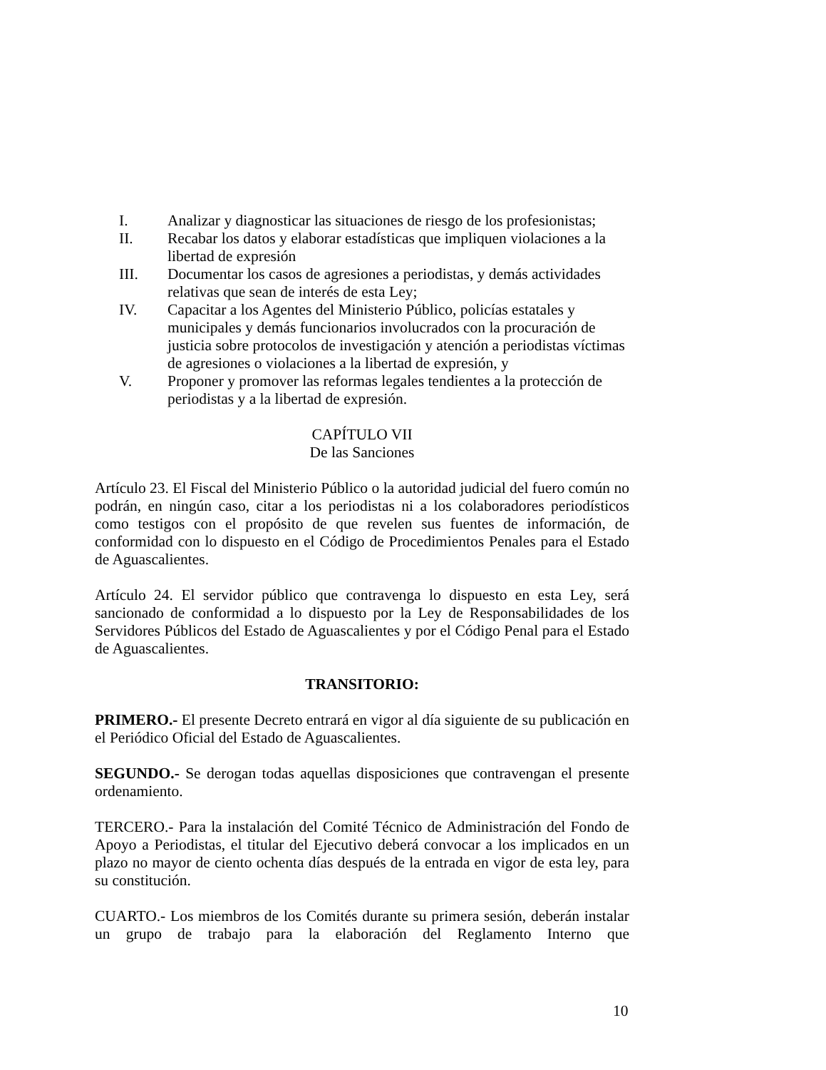I. Analizar y diagnosticar las situaciones de riesgo de los profesionistas;
II. Recabar los datos y elaborar estadísticas que impliquen violaciones a la libertad de expresión
III. Documentar los casos de agresiones a periodistas, y demás actividades relativas que sean de interés de esta Ley;
IV. Capacitar a los Agentes del Ministerio Público, policías estatales y municipales y demás funcionarios involucrados con la procuración de justicia sobre protocolos de investigación y atención a periodistas víctimas de agresiones o violaciones a la libertad de expresión, y
V. Proponer y promover las reformas legales tendientes a la protección de periodistas y a la libertad de expresión.
CAPÍTULO VII
De las Sanciones
Artículo 23. El Fiscal del Ministerio Público o la autoridad judicial del fuero común no podrán, en ningún caso, citar a los periodistas ni a los colaboradores periodísticos como testigos con el propósito de que revelen sus fuentes de información, de conformidad con lo dispuesto en el Código de Procedimientos Penales para el Estado de Aguascalientes.
Artículo 24. El servidor público que contravenga lo dispuesto en esta Ley, será sancionado de conformidad a lo dispuesto por la Ley de Responsabilidades de los Servidores Públicos del Estado de Aguascalientes y por el Código Penal para el Estado de Aguascalientes.
TRANSITORIO:
PRIMERO.- El presente Decreto entrará en vigor al día siguiente de su publicación en el Periódico Oficial del Estado de Aguascalientes.
SEGUNDO.- Se derogan todas aquellas disposiciones que contravengan el presente ordenamiento.
TERCERO.- Para la instalación del Comité Técnico de Administración del Fondo de Apoyo a Periodistas, el titular del Ejecutivo deberá convocar a los implicados en un plazo no mayor de ciento ochenta días después de la entrada en vigor de esta ley, para su constitución.
CUARTO.- Los miembros de los Comités durante su primera sesión, deberán instalar un grupo de trabajo para la elaboración del Reglamento Interno que
10